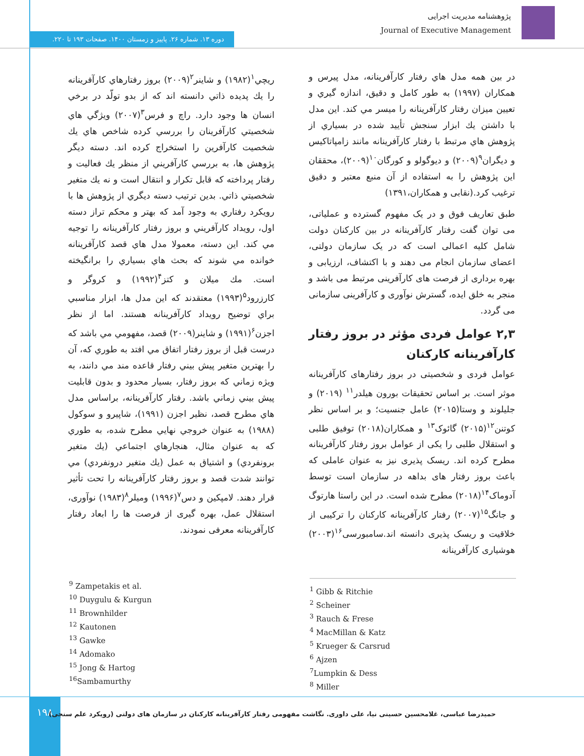پژوهشنامه مدیریت اجرایی
Journal of Executive Management
دوره ۱۳. شماره ۲۶. پاییز و زمستان ۱۴۰۰. صفحات ۱۹۳ تا ۲۲۰.
ريچي<sup>۱</sup>(۱۹۸۲) و شاينر<sup>۲</sup>(۲۰۰۹) بروز رفتارهاي كارآفرينانه را يك پديده ذاتي دانسته اند كه از بدو تولّد در برخي انسان ها وجود دارد. راچ و فرس<sup>۳</sup>(۲۰۰۷) ويژگي هاي شخصيتي كارآفرينان را بررسي كرده شاخص هاي يك شخصيت كارآفرين را استخراج كرده اند. دسته ديگر پژوهش ها، به بررسي كارآفريني از منظر يك فعاليت و رفتار پرداخته كه قابل تكرار و انتقال است و نه يك متغير شخصيتي ذاتي. بدين ترتيب دسته ديگري از پژوهش ها با رويكرد رفتاري به وجود آمد كه بهتر و محكم تراز دسته اول، رويداد كارآفريني و بروز رفتار كارآفرينانه را توجيه مي كند. اين دسته، معمولا مدل هاي قصد كارآفرينانه خوانده مي شوند كه بحث هاي بسياري را برانگيخته است. مك ميلان و كتز<sup>۴</sup>(۱۹۹۲) و كروگر و كارزرود<sup>۵</sup>(۱۹۹۳) معتقدند كه اين مدل ها، ابزار مناسبي براي توضيح رويداد كارآفرينانه هستند. اما از نظر اجزن<sup>۶</sup>(۱۹۹۱) و شاينر(۲۰۰۹) قصد، مفهومي مي باشد كه درست قبل از بروز رفتار اتفاق مي افتد به طوري كه، آن را بهترين متغير پيش بيني رفتار قاعده مند مي دانند، به ويژه زماني كه بروز رفتار، بسيار محدود و بدون قابليت پيش بيني زماني باشد. رفتار كارآفرينانه، براساس مدل هاي مطرح قصد، نظير اجزن (۱۹۹۱)، شاپيرو و سوكول (۱۹۸۸) به عنوان خروجي نهايي مطرح شده، به طوري كه به عنوان مثال، هنجارهاي اجتماعي (يك متغير برونفردي) و اشتياق به عمل (يك متغير درونفردي) مي توانند شدت قصد و بروز رفتار كارآفرينانه را تحت تأثير قرار دهند. لامپکین و دس<sup>۷</sup>(۱۹۹۶) وميلر<sup>۸</sup>(۱۹۸۳) نوآوری، استقلال عمل، بهره گیری از فرصت ها را ابعاد رفتار كارآفرينانه معرفی نمودند.
در بين همه مدل هاي رفتار كارآفرينانه، مدل پيرس و همكاران (۱۹۹۷) به طور كامل و دقيق، اندازه گيري و تعيين ميزان رفتار كارآفرينانه را ميسر مي كند. اين مدل با داشتن يك ابزار سنجش تأييد شده در بسياري از پژوهش هاي مرتبط با رفتار كارآفرينانه مانند زامپاتاكيس و ديگران<sup>۹</sup>(۲۰۰۹) و ديوگولو و كورگان<sup>۱۰</sup>(۲۰۰۹)، محققان اين پژوهش را به استفاده از آن منبع معتبر و دقيق ترغيب كرد.(نقابی و همکاران،۱۳۹۱)
طبق تعاریف فوق و در یک مفهوم گسترده و عملیاتی، می توان گفت رفتار کارآفرینانه در بین کارکنان دولت شامل کلیه اعمالی است که در یک سازمان دولتی، اعضای سازمان انجام می دهند و با اکتشاف، ارزیابی و بهره برداری از فرصت های کارآفرینی مرتبط می باشد و منجر به خلق ایده، گسترش نوآوری و کارآفرینی سازمانی می گردد.
۲,۳ عوامل فردی مؤثر در بروز رفتار کارآفرینانه کارکنان
عوامل فردی و شخصیتی در بروز رفتارهای کارآفرینانه موثر است. بر اساس تحقیقات بورون هیلدر<sup>۱۱</sup> (۲۰۱۹) و جلیلوند و وستا(۲۰۱۵) عامل جنسیت؛ و بر اساس نظر کوتنن<sup>۱۲</sup>(۲۰۱۵) گائوک<sup>۱۳</sup> و همکاران(۲۰۱۸) توفیق طلبی و استقلال طلبی را یکی از عوامل بروز رفتار کارآفرینانه مطرح کرده اند. ریسک پذیری نیز به عنوان عاملی که باعث بروز رفتار های بداهه در سازمان است توسط آدوماک<sup>۱۴</sup>(۲۰۱۸) مطرح شده است. در این راستا هارتوگ و جانگ<sup>۱۵</sup>(۲۰۰۷) رفتار کارآفرینانه کارکنان را ترکیبی از خلاقیت و ریسک پذیری دانسته اند.سامبورسی<sup>۱۶</sup>(۲۰۰۳) هوشیاری کارآفرینانه
<sup>1</sup> Gibb & Ritchie
<sup>2</sup> Scheiner
<sup>3</sup> Rauch & Frese
<sup>4</sup> MacMillan & Katz
<sup>5</sup> Krueger & Carsrud
<sup>6</sup> Ajzen
<sup>7</sup> Lumpkin & Dess
<sup>8</sup> Miller
<sup>9</sup> Zampetakis et al.
<sup>10</sup> Duygulu & Kurgun
<sup>11</sup> Brownhilder
<sup>12</sup> Kautonen
<sup>13</sup> Gawke
<sup>14</sup> Adomako
<sup>15</sup> Jong & Hartog
<sup>16</sup> Sambamurthy
۱۹۸
حمیدرضا عباسی، غلامحسین حسینی نیا، علی داوری. نگاشت مفهومی رفتار کارآفرینانه کارکنان در سازمان های دولتی (رویکرد علم سنجی)